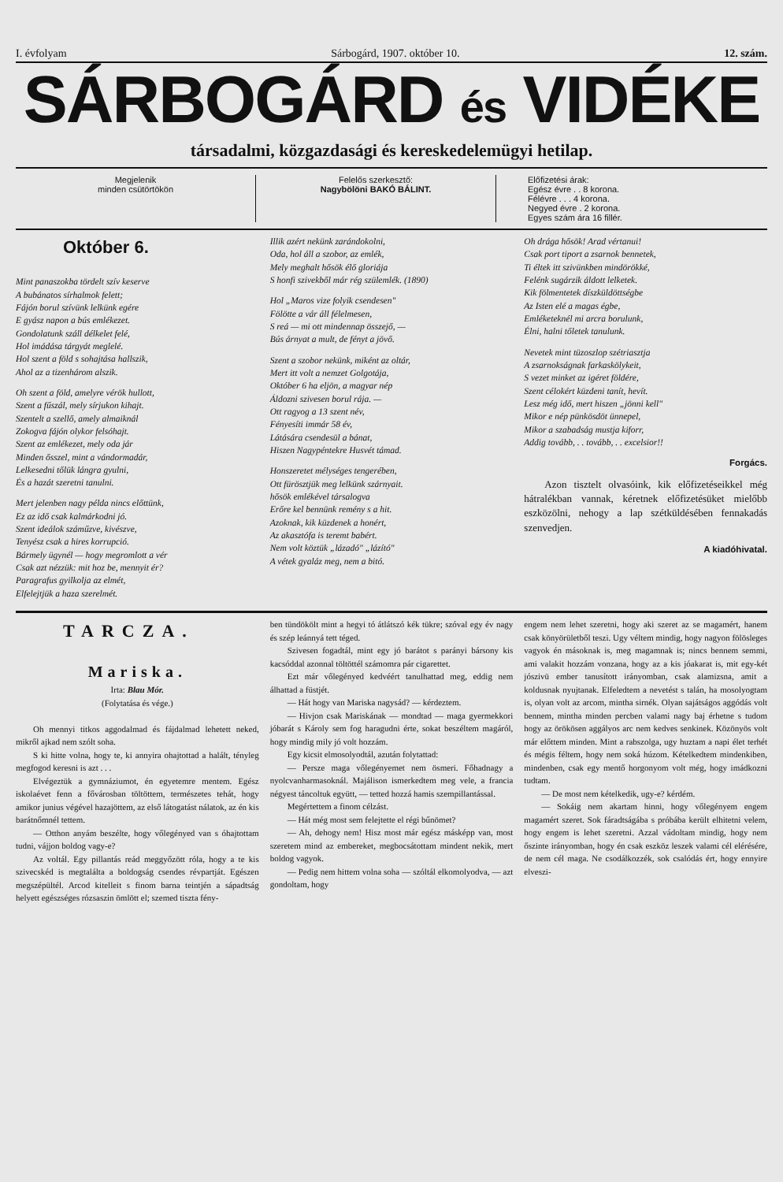I. évfolyam Sárbogárd, 1907. október 10. 12. szám.
SÁRBOGÁRD és VIDÉKE
társadalmi, közgazdasági és kereskedelemügyi hetilap.
Megjelenik
minden csütörtökön
Felelős szerkesztő:
Nagybölöni BAKÓ BÁLINT.
Előfizetési árak:
Egész évre . . 8 korona.
Félévre . . . 4 korona.
Negyed évre . 2 korona.
Egyes szám ára 16 fillér.
Október 6.
Mint panaszokba tördelt szív keserve
A bubánatos sírhalmok felett;
Fájón borul szívünk lelkünk egére
E gyász napon a bús emlékezet.
Gondolatunk száll délkelet felé,
Hol imádása tárgyát meglelé.
Hol szent a föld s sohajtása hallszik,
Ahol az a tizenhárom alszik.
Oh szent a föld, amelyre vérök hullott,
Szent a fűszál, mely sírjukon kihajt.
Szentelt a szellő, amely almaiknál
Zokogva fájón olykor felsóhajt.
Szent az emlékezet, mely oda jár
Minden ősszel, mint a vándormadár,
Lelkesedni tőlük lángra gyulni,
És a hazát szeretni tanulni.
Mert jelenben nagy példa nincs előttünk,
Ez az idő csak kalmárkodni jó.
Szent ideálok száműzve, kivészve,
Tenyész csak a hires korrupció.
Bármely ügynél — hogy megromlott a vér
Csak azt nézzük: mit hoz be, mennyit ér?
Paragrafus gyilkolja az elmét,
Elfelejtjük a haza szerelmét.
Illik azért nekünk zarándokolni,
Oda, hol áll a szobor, az emlék,
Mely meghalt hősök élő gloriája
S honfi szivekből már rég szülemlék. (1890)
Hol „Maros vize folyik csendesen"
Fölötte a vár áll félelmesen,
S reá — mi ott mindennap összejő, —
Bús árnyat a mult, de fényt a jövő.
Szent a szobor nekünk, miként az oltár,
Mert itt volt a nemzet Golgotája,
Október 6 ha eljön, a magyar nép
Áldozni szivesen borul rája. —
Ott ragyog a 13 szent név,
Fényesíti immár 58 év,
Látására csendesül a bánat,
Hiszen Nagypéntekre Husvét támad.
Honszeretet mélységes tengerében,
Ott fürösztjük meg lelkünk szárnyait.
hősök emlékével társalogva
Erőre kel bennünk remény s a hit.
Azoknak, kik küzdenek a honért,
Az akasztófa is teremt babért.
Nem volt köztük „lázadó" „lázító"
A vétek gyaláz meg, nem a bitó.
Oh drága hősök! Arad vértanui!
Csak port tiport a zsarnok bennetek,
Ti éltek itt szivünkben mindörökké,
Felénk sugárzik áldott lelketek.
Kik fölmentetek díszküldöttségbe
Az Isten elé a magas égbe,
Emléketeknél mi arcra borulunk,
Élni, halni tőletek tanulunk.
Nevetek mint tüzoszlop szétriasztja
A zsarnokságnak farkaskölykeit,
S vezet minket az igéret földére,
Szent célokért küzdeni tanít, hevít.
Lesz még idő, mert hiszen „jönni kell"
Mikor e nép pünkösdöt ünnepel,
Mikor a szabadság mustja kiforr,
Addig tovább, . . tovább, . . excelsior!!
Forgács.
Azon tisztelt olvasóink, kik előfizetéseikkel még hátralékban vannak, kéretnek előfizetésüket mielőbb eszközölni, nehogy a lap szétküldésében fennakadás szenvedjen.
A kiadóhivatal.
TARCZA.
Mariska.
Irta: Blau Mór.
(Folytatása és vége.)
Oh mennyi titkos aggodalmad és fájdalmad lehetett neked, mikről ajkad nem szólt soha.
S ki hitte volna, hogy te, ki annyira ohajtottad a halált, tényleg megfogod keresni is azt . . .
Elvégeztük a gymnáziumot, én egyetemre mentem. Egész iskolaévet fenn a fővárosban töltöttem, természetes tehát, hogy amikor junius végével hazajöttem, az első látogatást nálatok, az én kis barátnőmnél tettem.
— Otthon anyám beszélte, hogy vőlegényed van s óhajtottam tudni, vájjon boldog vagy-e?
Az voltál. Egy pillantás reád meggyőzött róla, hogy a te kis szivecskéd is megtalálta a boldogság csendes révpartját. Egészen megszépültél. Arcod kitelleit s finom barna teintjén a sápadtság helyett egészséges rózsaszin ömlött el; szemed tiszta fény-
ben tündökölt mint a hegyi tó átlátszó kék tükre; szóval egy év nagy és szép leánnyá tett téged.
Szivesen fogadtál, mint egy jó barátot s parányi bársony kis kacsóddal azonnal töltöttél számomra pár cigarettet.
Ezt már vőlegényed kedvéért tanulhattad meg, eddig nem álhattad a füstjét.
— Hát hogy van Mariska nagysád? — kérdeztem.
— Hivjon csak Mariskának — mondtad — maga gyermekkori jóbarát s Károly sem fog haragudni érte, sokat beszéltem magáról, hogy mindig mily jó volt hozzám.
Egy kicsit elmosolyodtál, azután folytattad:
— Persze maga vőlegényemet nem ösmeri. Főhadnagy a nyolcvanharmasoknál. Majálison ismerkedtem meg vele, a francia négyest táncoltuk együtt, — tetted hozzá hamis szempillantással.
Megértettem a finom célzást.
— Hát még most sem felejtette el régi bűnömet?
— Ah, dehogy nem! Hisz most már egész másképp van, most szeretem mind az embereket, megbocsátottam mindent nekik, mert boldog vagyok.
— Pedig nem hittem volna soha — szóltál elkomolyodva, — azt gondoltam, hogy
engem nem lehet szeretni, hogy aki szeret az se magamért, hanem csak könyörületből teszi. Ugy véltem mindig, hogy nagyon fölösleges vagyok én másoknak is, meg magamnak is; nincs bennem semmi, ami valakit hozzám vonzana, hogy az a kis jóakarat is, mit egy-két jószivü ember tanusított irányomban, csak alamizsna, amit a koldusnak nyujtanak. Elfeledtem a nevetést s talán, ha mosolyogtam is, olyan volt az arcom, mintha sirnék. Olyan sajátságos aggódás volt bennem, mintha minden percben valami nagy baj érhetne s tudom hogy az örökösen aggályos arc nem kedves senkinek. Közönyös volt már előttem minden. Mint a rabszolga, ugy huztam a napi élet terhét és mégis féltem, hogy nem soká húzom. Kételkedtem mindenkiben, mindenben, csak egy mentő horgonyom volt még, hogy imádkozni tudtam.
— De most nem kételkedik, ugy-e? kérdém.
— Sokáig nem akartam hinni, hogy vőlegényem engem magamért szeret. Sok fáradtságába s próbába került elhitetni velem, hogy engem is lehet szeretni. Azzal vádoltam mindig, hogy nem őszinte irányomban, hogy én csak eszköz leszek valami cél elérésére, de nem cél maga. Ne csodálkozzék, sok csalódás ért, hogy ennyire elveszi-